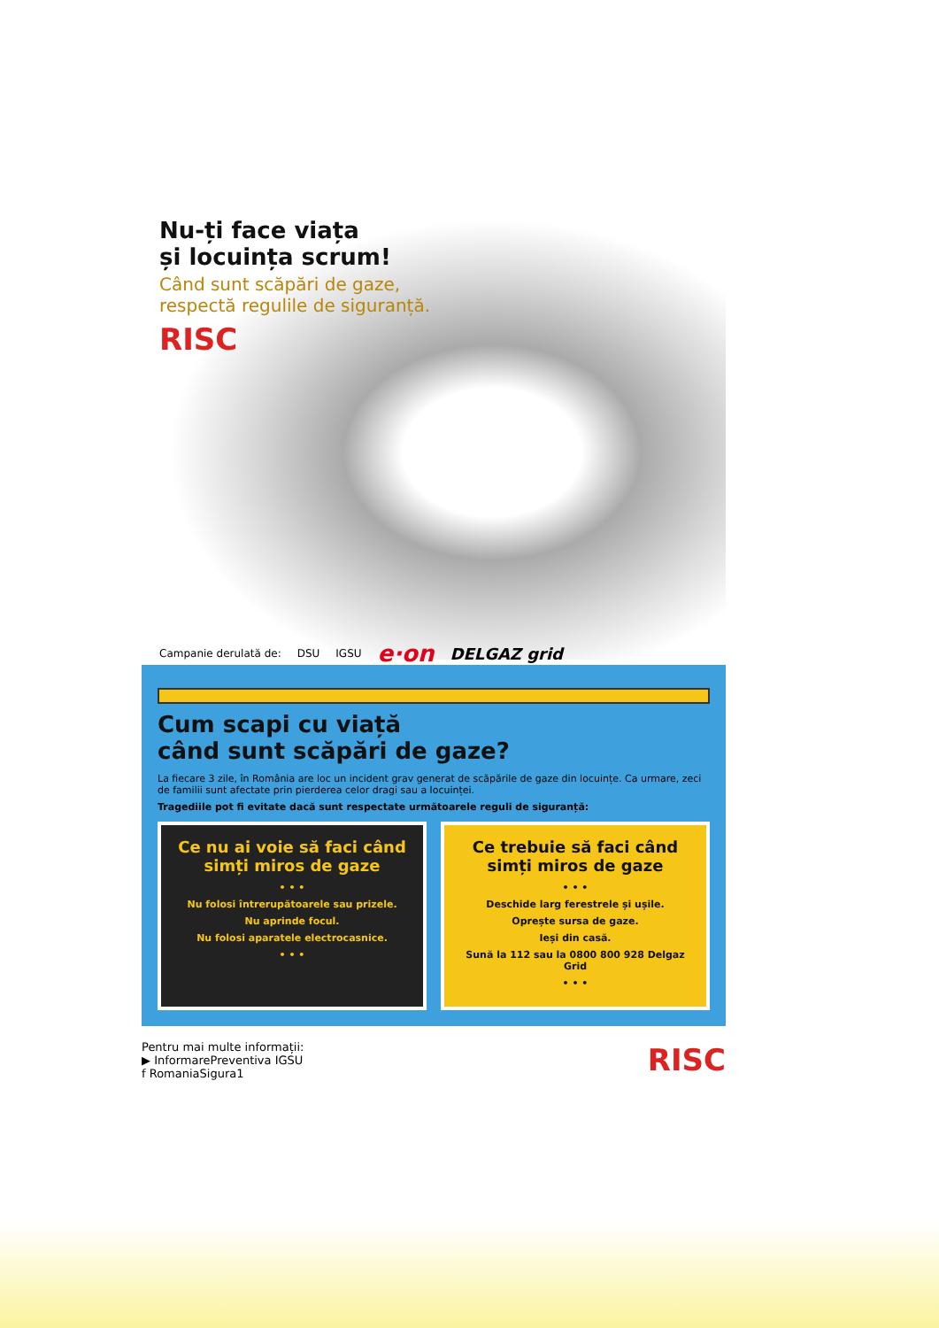Nu-ți face viața
și locuința scrum!
Când sunt scăpări de gaze,
respectă regulile de siguranță.
RISC
Campanie derulată de: DSU IGSU e·on DELGAZ grid
Cum scapi cu viață
când sunt scăpări de gaze?
La fiecare 3 zile, în România are loc un incident grav generat de scăpările de gaze din locuințe. Ca urmare, zeci de familii sunt afectate prin pierderea celor dragi sau a locuinței.
Tragediile pot fi evitate dacă sunt respectate următoarele reguli de siguranță:
Ce nu ai voie să faci când simți miros de gaze
• • •
Nu folosi întrerupătoarele sau prizele.
Nu aprinde focul.
Nu folosi aparatele electrocasnice.
• • •
Ce trebuie să faci când simți miros de gaze
• • •
Deschide larg ferestrele și ușile.
Oprește sursa de gaze.
Ieși din casă.
Sună la 112 sau la 0800 800 928 Delgaz Grid
• • •
Pentru mai multe informații:
▶ InformarePreventiva IGSU
f RomaniaSigura1
RISC